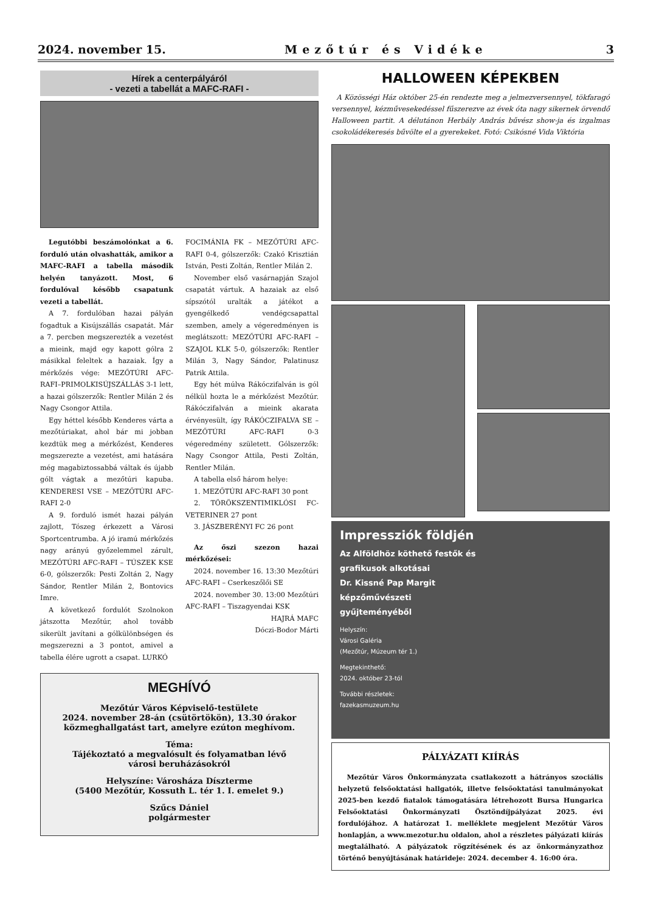2024. november 15. Mezőtúr és Vidéke 3
Hírek a centerpályáról
- vezeti a tabellát a MAFC-RAFI -
Legutóbbi beszámolónkat a 6. forduló után olvashatták, amikor a MAFC-RAFI a tabella második helyén tanyázott. Most, 6 fordulóval később csapatunk vezeti a tabellát.
A 7. fordulóban hazai pályán fogadtuk a Kisújszállás csapatát. Már a 7. percben megszerezték a vezetést a mieink, majd egy kapott gólra 2 másikkal feleltek a hazaiak. Így a mérkőzés vége: MEZŐTÚRI AFC-RAFI–PRIMOLKISÚJSZÁLLÁS 3-1 lett, a hazai gólszerzők: Rentler Milán 2 és Nagy Csongor Attila.
Egy héttel később Kenderes várta a mezőtúriakat, ahol bár mi jobban kezdtük meg a mérkőzést, Kenderes megszerezte a vezetést, ami hatására még magabiztossabbá váltak és újabb gólt vágtak a mezőtúri kapuba. KENDERESI VSE – MEZŐTÚRI AFC-RAFI 2-0
A 9. forduló ismét hazai pályán zajlott, Tószeg érkezett a Városi Sportcentrumba. A jó iramú mérkőzés nagy arányú győzelemmel zárult, MEZŐTÚRI AFC-RAFI – TÚSZEK KSE 6-0, gólszerzők: Pesti Zoltán 2, Nagy Sándor, Rentler Milán 2, Bontovics Imre.
A következő fordulót Szolnokon játszotta Mezőtúr, ahol tovább sikerült javítani a gólkülönbségen és megszerezni a 3 pontot, amivel a tabella élére ugrott a csapat. LURKÓ
FOCIMÁNIA FK – MEZŐTÚRI AFC-RAFI 0-4, gólszerzők: Czakó Krisztián István, Pesti Zoltán, Rentler Milán 2.
November első vasárnapján Szajol csapatát vártuk. A hazaiak az első sípszótól uralták a játékot a gyengélkedő vendégcsapattal szemben, amely a végeredményen is meglátszott: MEZŐTÚRI AFC-RAFI – SZAJOL KLK 5-0, gólszerzők: Rentler Milán 3, Nagy Sándor, Palatinusz Patrik Attila.
Egy hét múlva Rákóczifalván is gól nélkül hozta le a mérkőzést Mezőtúr. Rákóczifalván a mieink akarata érvényesült, így RÁKÓCZIFALVA SE – MEZŐTÚRI AFC-RAFI 0-3 végeredmény született. Gólszerzők: Nagy Csongor Attila, Pesti Zoltán, Rentler Milán.
A tabella első három helye:
1. MEZŐTÚRI AFC-RAFI 30 pont
2. TÖRÖKSZENTIMIKLÓSI FC-VETERINER 27 pont
3. JÁSZBERÉNYI FC 26 pont
Az őszi szezon hazai mérkőzései:
2024. november 16. 13:30 Mezőtúri AFC-RAFI – Cserkeszőlői SE
2024. november 30. 13:00 Mezőtúri AFC-RAFI – Tiszagyendai KSK
HAJRÁ MAFC
Dóczi-Bodor Márti
MEGHÍVÓ
Mezőtúr Város Képviselő-testülete
2024. november 28-án (csütörtökön), 13.30 órakor
közmeghallgatást tart, amelyre ezúton meghívom.
Téma:
Tájékoztató a megvalósult és folyamatban lévő
városi beruházásokról
Helyszíne: Városháza Díszterme
(5400 Mezőtúr, Kossuth L. tér 1. I. emelet 9.)
Szűcs Dániel
polgármester
HALLOWEEN KÉPEKBEN
A Közösségi Ház október 25-én rendezte meg a jelmezversennyel, tökfaragó versennyel, kézművesekedéssel fűszerezve az évek óta nagy sikernek örvendő Halloween partit. A délutánon Herbály András bűvész show-ja és izgalmas csokoládékeresés bűvölte el a gyerekeket. Fotó: Csikósné Vida Viktória
Impressziók földjén
Az Alföldhöz köthető festők és
grafikusok alkotásai
Dr. Kissné Pap Margit
képzőművészeti
gyűjteményéből
Helyszín:
Városi Galéria
(Mezőtúr, Múzeum tér 1.)
Megtekinthető:
2024. október 23-tól
További részletek:
fazekasmuzeum.hu
PÁLYÁZATI KIÍRÁS
Mezőtúr Város Önkormányzata csatlakozott a hátrányos szociális helyzetű felsőoktatási hallgatók, illetve felsőoktatási tanulmányokat 2025-ben kezdő fiatalok támogatására létrehozott Bursa Hungarica Felsőoktatási Önkormányzati Ösztöndíjpályázat 2025. évi fordulójához. A határozat 1. melléklete megjelent Mezőtúr Város honlapján, a www.mezotur.hu oldalon, ahol a részletes pályázati kiírás megtalálható. A pályázatok rögzítésének és az önkormányzathoz történő benyújtásának határideje: 2024. december 4. 16:00 óra.